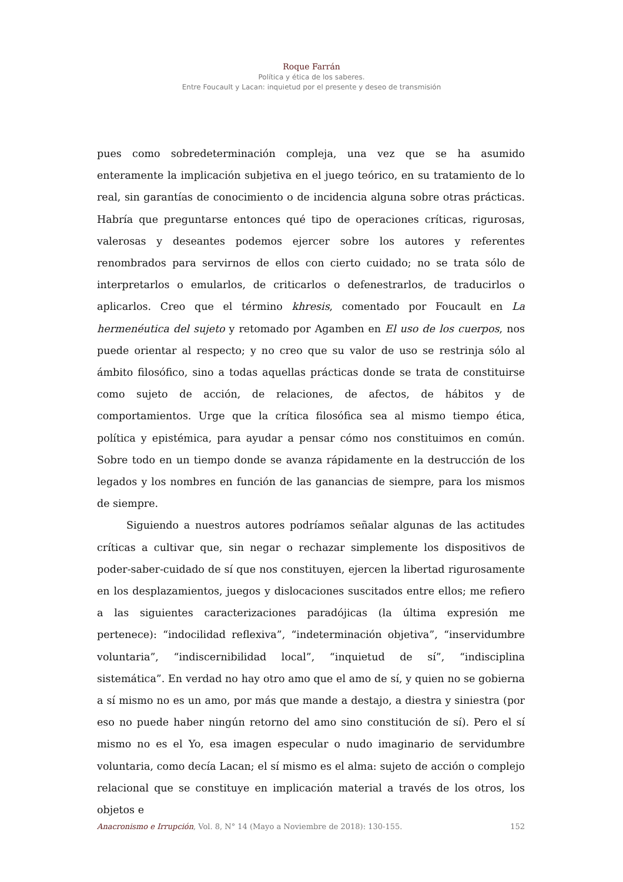Roque Farrán
Política y ética de los saberes.
Entre Foucault y Lacan: inquietud por el presente y deseo de transmisión
pues como sobredeterminación compleja, una vez que se ha asumido enteramente la implicación subjetiva en el juego teórico, en su tratamiento de lo real, sin garantías de conocimiento o de incidencia alguna sobre otras prácticas. Habría que preguntarse entonces qué tipo de operaciones críticas, rigurosas, valerosas y deseantes podemos ejercer sobre los autores y referentes renombrados para servirnos de ellos con cierto cuidado; no se trata sólo de interpretarlos o emularlos, de criticarlos o defenestrarlos, de traducirlos o aplicarlos. Creo que el término khresis, comentado por Foucault en La hermenéutica del sujeto y retomado por Agamben en El uso de los cuerpos, nos puede orientar al respecto; y no creo que su valor de uso se restrinja sólo al ámbito filosófico, sino a todas aquellas prácticas donde se trata de constituirse como sujeto de acción, de relaciones, de afectos, de hábitos y de comportamientos. Urge que la crítica filosófica sea al mismo tiempo ética, política y epistémica, para ayudar a pensar cómo nos constituimos en común. Sobre todo en un tiempo donde se avanza rápidamente en la destrucción de los legados y los nombres en función de las ganancias de siempre, para los mismos de siempre.
Siguiendo a nuestros autores podríamos señalar algunas de las actitudes críticas a cultivar que, sin negar o rechazar simplemente los dispositivos de poder-saber-cuidado de sí que nos constituyen, ejercen la libertad rigurosamente en los desplazamientos, juegos y dislocaciones suscitados entre ellos; me refiero a las siguientes caracterizaciones paradójicas (la última expresión me pertenece): “indocilidad reflexiva”, “indeterminación objetiva”, “inservidumbre voluntaria”, “indiscernibilidad local”, “inquietud de sí”, “indisciplina sistemática”. En verdad no hay otro amo que el amo de sí, y quien no se gobierna a sí mismo no es un amo, por más que mande a destajo, a diestra y siniestra (por eso no puede haber ningún retorno del amo sino constitución de sí). Pero el sí mismo no es el Yo, esa imagen especular o nudo imaginario de servidumbre voluntaria, como decía Lacan; el sí mismo es el alma: sujeto de acción o complejo relacional que se constituye en implicación material a través de los otros, los objetos e
Anacronismo e Irrupción, Vol. 8, N° 14 (Mayo a Noviembre de 2018): 130-155. 152